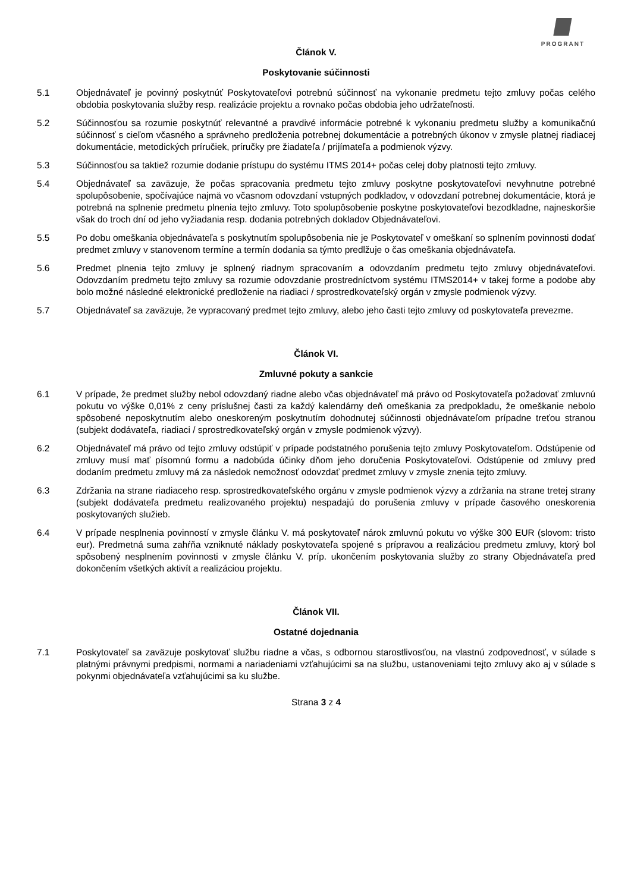PROGRANT
Článok V.
Poskytovanie súčinnosti
5.1 Objednávateľ je povinný poskytnúť Poskytovateľovi potrebnú súčinnosť na vykonanie predmetu tejto zmluvy počas celého obdobia poskytovania služby resp. realizácie projektu a rovnako počas obdobia jeho udržateľnosti.
5.2 Súčinnosťou sa rozumie poskytnúť relevantné a pravdivé informácie potrebné k vykonaniu predmetu služby a komunikačnú súčinnosť s cieľom včasného a správneho predloženia potrebnej dokumentácie a potrebných úkonov v zmysle platnej riadiacej dokumentácie, metodických príručiek, príručky pre žiadateľa / prijímateľa a podmienok výzvy.
5.3 Súčinnosťou sa taktiež rozumie dodanie prístupu do systému ITMS 2014+ počas celej doby platnosti tejto zmluvy.
5.4 Objednávateľ sa zaväzuje, že počas spracovania predmetu tejto zmluvy poskytne poskytovateľovi nevyhnutne potrebné spolupôsobenie, spočívajúce najmä vo včasnom odovzdaní vstupných podkladov, v odovzdaní potrebnej dokumentácie, ktorá je potrebná na splnenie predmetu plnenia tejto zmluvy. Toto spolupôsobenie poskytne poskytovateľovi bezodkladne, najneskoršie však do troch dní od jeho vyžiadania resp. dodania potrebných dokladov Objednávateľovi.
5.5 Po dobu omeškania objednávateľa s poskytnutím spolupôsobenia nie je Poskytovateľ v omeškaní so splnením povinnosti dodať predmet zmluvy v stanovenom termíne a termín dodania sa týmto predlžuje o čas omeškania objednávateľa.
5.6 Predmet plnenia tejto zmluvy je splnený riadnym spracovaním a odovzdaním predmetu tejto zmluvy objednávateľovi. Odovzdaním predmetu tejto zmluvy sa rozumie odovzdanie prostredníctvom systému ITMS2014+ v takej forme a podobe aby bolo možné následné elektronické predloženie na riadiaci / sprostredkovateľský orgán v zmysle podmienok výzvy.
5.7 Objednávateľ sa zaväzuje, že vypracovaný predmet tejto zmluvy, alebo jeho časti tejto zmluvy od poskytovateľa prevezme.
Článok VI.
Zmluvné pokuty a sankcie
6.1 V prípade, že predmet služby nebol odovzdaný riadne alebo včas objednávateľ má právo od Poskytovateľa požadovať zmluvnú pokutu vo výške 0,01% z ceny príslušnej časti za každý kalendárny deň omeškania za predpokladu, že omeškanie nebolo spôsobené neposkytnutím alebo oneskoreným poskytnutím dohodnutej súčinnosti objednávateľom prípadne treťou stranou (subjekt dodávateľa, riadiaci / sprostredkovateľský orgán v zmysle podmienok výzvy).
6.2 Objednávateľ má právo od tejto zmluvy odstúpiť v prípade podstatného porušenia tejto zmluvy Poskytovateľom. Odstúpenie od zmluvy musí mať písomnú formu a nadobúda účinky dňom jeho doručenia Poskytovateľovi. Odstúpenie od zmluvy pred dodaním predmetu zmluvy má za následok nemožnosť odovzdať predmet zmluvy v zmysle znenia tejto zmluvy.
6.3 Zdržania na strane riadiaceho resp. sprostredkovateľského orgánu v zmysle podmienok výzvy a zdržania na strane tretej strany (subjekt dodávateľa predmetu realizovaného projektu) nespadajú do porušenia zmluvy v prípade časového oneskorenia poskytovaných služieb.
6.4 V prípade nesplnenia povinností v zmysle článku V. má poskytovateľ nárok zmluvnú pokutu vo výške 300 EUR (slovom: tristo eur). Predmetná suma zahŕňa vzniknuté náklady poskytovateľa spojené s prípravou a realizáciou predmetu zmluvy, ktorý bol spôsobený nesplnením povinnosti v zmysle článku V. príp. ukončením poskytovania služby zo strany Objednávateľa pred dokončením všetkých aktivít a realizáciou projektu.
Článok VII.
Ostatné dojednania
7.1 Poskytovateľ sa zaväzuje poskytovať službu riadne a včas, s odbornou starostlivosťou, na vlastnú zodpovednosť, v súlade s platnými právnymi predpismi, normami a nariadeniami vzťahujúcimi sa na službu, ustanoveniami tejto zmluvy ako aj v súlade s pokynmi objednávateľa vzťahujúcimi sa ku službe.
Strana 3 z 4